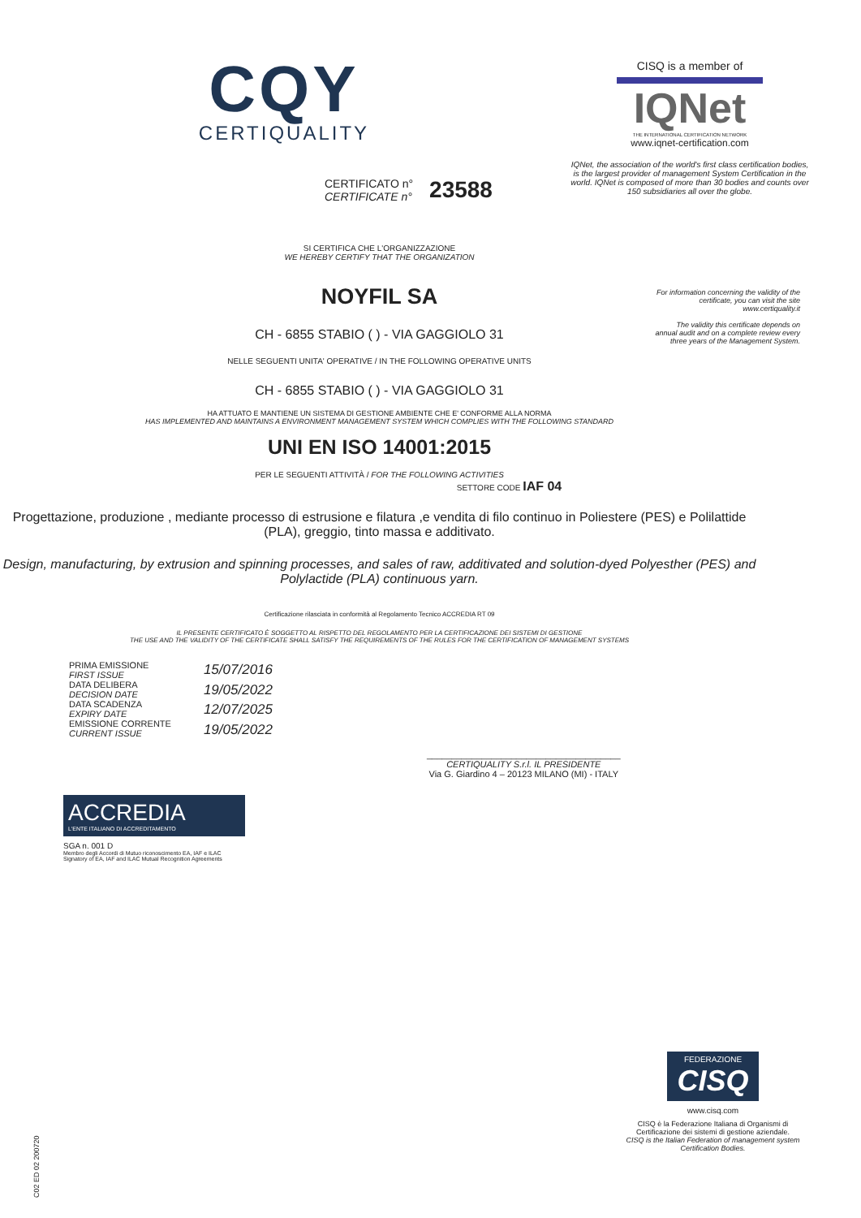CQY
CERTIQUALITY
CERTIFICATO n°
CERTIFICATE n°
23588
CISQ is a member of
IQNet
THE INTERNATIONAL CERTIFICATION NETWORK
www.iqnet-certification.com
IQNet, the association of the world's first class certification bodies, is the largest provider of management System Certification in the world. IQNet is composed of more than 30 bodies and counts over 150 subsidiaries all over the globe.
For information concerning the validity of the certificate, you can visit the site www.certiquality.it
The validity this certificate depends on annual audit and on a complete review every three years of the Management System.
SI CERTIFICA CHE L'ORGANIZZAZIONE
WE HEREBY CERTIFY THAT THE ORGANIZATION
NOYFIL SA
CH - 6855 STABIO ( ) - VIA GAGGIOLO 31
NELLE SEGUENTI UNITA' OPERATIVE / IN THE FOLLOWING OPERATIVE UNITS
CH - 6855 STABIO ( ) - VIA GAGGIOLO 31
HA ATTUATO E MANTIENE UN SISTEMA DI GESTIONE AMBIENTE CHE E' CONFORME ALLA NORMA
HAS IMPLEMENTED AND MAINTAINS A ENVIRONMENT MANAGEMENT SYSTEM WHICH COMPLIES WITH THE FOLLOWING STANDARD
UNI EN ISO 14001:2015
PER LE SEGUENTI ATTIVITÀ / FOR THE FOLLOWING ACTIVITIES
SETTORE CODE IAF 04
Progettazione, produzione , mediante processo di estrusione e filatura ,e vendita di filo continuo in Poliestere (PES) e Polilattide (PLA), greggio, tinto massa e additivato.
Design, manufacturing, by extrusion and spinning processes, and sales of raw, additivated and solution-dyed Polyesther (PES) and Polylactide (PLA) continuous yarn.
Certificazione rilasciata in conformità al Regolamento Tecnico ACCREDIA RT 09
IL PRESENTE CERTIFICATO È SOGGETTO AL RISPETTO DEL REGOLAMENTO PER LA CERTIFICAZIONE DEI SISTEMI DI GESTIONE
THE USE AND THE VALIDITY OF THE CERTIFICATE SHALL SATISFY THE REQUIREMENTS OF THE RULES FOR THE CERTIFICATION OF MANAGEMENT SYSTEMS
PRIMA EMISSIONE
FIRST ISSUE
DATA DELIBERA
DECISION DATE
DATA SCADENZA
EXPIRY DATE
EMISSIONE CORRENTE
CURRENT ISSUE
15/07/2016
19/05/2022
12/07/2025
19/05/2022
_______________________________________
CERTIQUALITY S.r.l. IL PRESIDENTE
Via G. Giardino 4 – 20123 MILANO (MI) - ITALY
ACCREDIA
L'ENTE ITALIANO DI ACCREDITAMENTO
SGA n. 001 D
Membro degli Accordi di Mutuo riconoscimento EA, IAF e ILAC
Signatory of EA, IAF and ILAC Mutual Recognition Agreements
C02 ED 02 200720
FEDERAZIONE
CISQ
www.cisq.com
CISQ è la Federazione Italiana di Organismi di Certificazione dei sistemi di gestione aziendale.
CISQ is the Italian Federation of management system Certification Bodies.